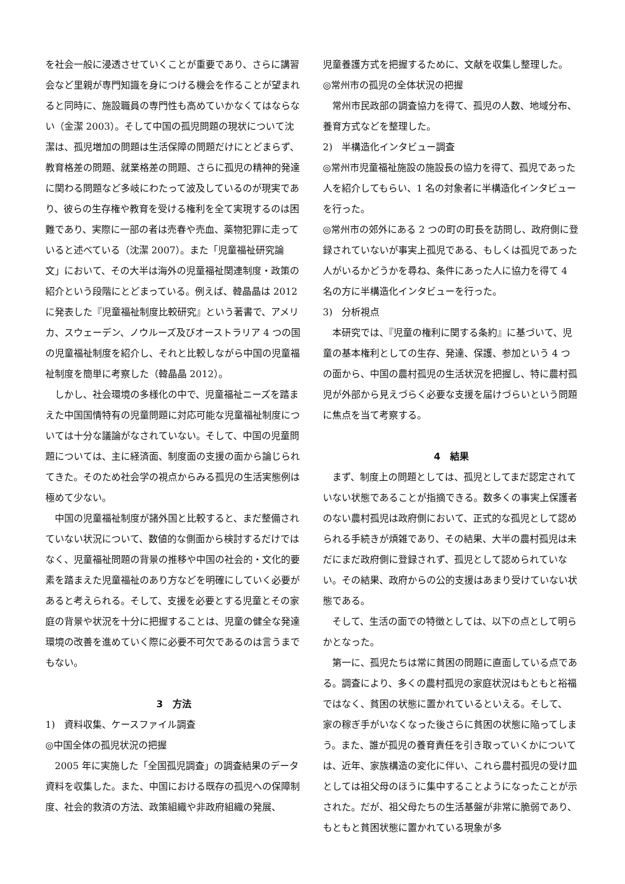を社会一般に浸透させていくことが重要であり、さらに講習会など里親が専門知識を身につける機会を作ることが望まれると同時に、施設職員の専門性も高めていかなくてはならない（金潔 2003）。そして中国の孤児問題の現状について沈潔は、孤児増加の問題は生活保障の問題だけにとどまらず、教育格差の問題、就業格差の問題、さらに孤児の精神的発達に関わる問題など多岐にわたって波及しているのが現実であり、彼らの生存権や教育を受ける権利を全て実現するのは困難であり、実際に一部の者は売春や売血、薬物犯罪に走っていると述べている（沈潔 2007）。また「児童福祉研究論文」において、その大半は海外の児童福祉関連制度・政策の紹介という段階にとどまっている。例えば、韓晶晶は 2012 に発表した『児童福祉制度比較研究』という著書で、アメリカ、スウェーデン、ノウルーズ及びオーストラリア 4 つの国の児童福祉制度を紹介し、それと比較しながら中国の児童福祉制度を簡単に考察した（韓晶晶 2012）。
しかし、社会環境の多様化の中で、児童福祉ニーズを踏まえた中国国情特有の児童問題に対応可能な児童福祉制度については十分な議論がなされていない。そして、中国の児童問題については、主に経済面、制度面の支援の面から論じられてきた。そのため社会学の視点からみる孤児の生活実態例は極めて少ない。
中国の児童福祉制度が諸外国と比較すると、まだ整備されていない状況について、数値的な側面から検討するだけではなく、児童福祉問題の背景の推移や中国の社会的・文化的要素を踏まえた児童福祉のあり方などを明確にしていく必要があると考えられる。そして、支援を必要とする児童とその家庭の背景や状況を十分に把握することは、児童の健全な発達環境の改善を進めていく際に必要不可欠であるのは言うまでもない。
3　方法
1)　資料収集、ケースファイル調査
◎中国全体の孤児状況の把握
2005 年に実施した「全国孤児調査」の調査結果のデータ資料を収集した。また、中国における既存の孤児への保障制度、社会的救済の方法、政策組織や非政府組織の発展、
児童養護方式を把握するために、文献を収集し整理した。
◎常州市の孤児の全体状況の把握
常州市民政部の調査協力を得て、孤児の人数、地域分布、養育方式などを整理した。
2)　半構造化インタビュー調査
◎常州市児童福祉施設の施設長の協力を得て、孤児であった人を紹介してもらい、1 名の対象者に半構造化インタビューを行った。
◎常州市の郊外にある 2 つの町の町長を訪問し、政府側に登録されていないが事実上孤児である、もしくは孤児であった人がいるかどうかを尋ね、条件にあった人に協力を得て 4 名の方に半構造化インタビューを行った。
3)　分析視点
本研究では、『児童の権利に関する条約』に基づいて、児童の基本権利としての生存、発達、保護、参加という 4 つの面から、中国の農村孤児の生活状況を把握し、特に農村孤児が外部から見えづらく必要な支援を届けづらいという問題に焦点を当て考察する。
4　結果
まず、制度上の問題としては、孤児としてまだ認定されていない状態であることが指摘できる。数多くの事実上保護者のない農村孤児は政府側において、正式的な孤児として認められる手続きが煩雑であり、その結果、大半の農村孤児は未だにまだ政府側に登録されず、孤児として認められていない。その結果、政府からの公的支援はあまり受けていない状態である。
そして、生活の面での特徴としては、以下の点として明らかとなった。
第一に、孤児たちは常に貧困の問題に直面している点である。調査により、多くの農村孤児の家庭状況はもともと裕福ではなく、貧困の状態に置かれているといえる。そして、 家の稼ぎ手がいなくなった後さらに貧困の状態に陥ってしまう。また、誰が孤児の養育責任を引き取っていくかについては、近年、家族構造の変化に伴い、これら農村孤児の受け皿としては祖父母のほうに集中することようになったことが示された。だが、祖父母たちの生活基盤が非常に脆弱であり、もともと貧困状態に置かれている現象が多